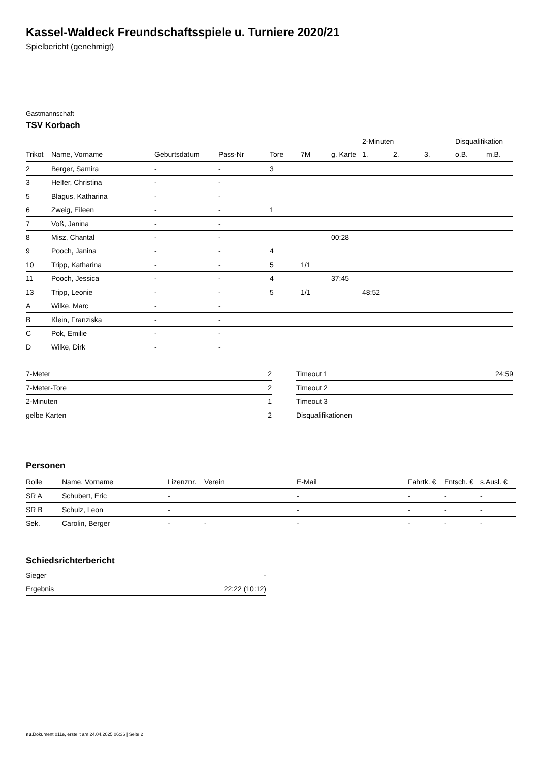Kassel-Waldeck Freundschaftsspiele u. Turniere 2020/21
Spielbericht (genehmigt)
Gastmannschaft
TSV Korbach
| | | | | | | | 2-Minuten | | | Disqualifikation | |
| --- | --- | --- | --- | --- | --- | --- | --- | --- | --- | --- | --- |
| Trikot | Name, Vorname | Geburtsdatum | Pass-Nr | Tore | 7M | g. Karte | 1. | 2. | 3. | o.B. | m.B. |
| 2 | Berger, Samira | - | - | 3 | | | | | | | |
| 3 | Helfer, Christina | - | - | | | | | | | | |
| 5 | Blagus, Katharina | - | - | | | | | | | | |
| 6 | Zweig, Eileen | - | - | 1 | | | | | | | |
| 7 | Voß, Janina | - | - | | | | | | | | |
| 8 | Misz, Chantal | - | - | | | 00:28 | | | | | |
| 9 | Pooch, Janina | - | - | 4 | | | | | | | |
| 10 | Tripp, Katharina | - | - | 5 | 1/1 | | | | | | |
| 11 | Pooch, Jessica | - | - | 4 | | 37:45 | | | | | |
| 13 | Tripp, Leonie | - | - | 5 | 1/1 | | 48:52 | | | | |
| A | Wilke, Marc | - | - | | | | | | | | |
| B | Klein, Franziska | - | - | | | | | | | | |
| C | Pok, Emilie | - | - | | | | | | | | |
| D | Wilke, Dirk | - | - | | | | | | | | |
| 7-Meter | 2 |
| 7-Meter-Tore | 2 |
| 2-Minuten | 1 |
| gelbe Karten | 2 |
| Timeout 1 | 24:59 |
| Timeout 2 | |
| Timeout 3 | |
| Disqualifikationen | |
Personen
| Rolle | Name, Vorname | Lizenznr. | Verein | E-Mail | Fahrtk. € | Entsch. € | s.Ausl. € |
| --- | --- | --- | --- | --- | --- | --- | --- |
| SR A | Schubert, Eric | - | | - | - | - | - |
| SR B | Schulz, Leon | - | | - | - | - | - |
| Sek. | Carolin, Berger | - | - | - | - | - | - |
Schiedsrichterbericht
| Sieger | - |
| Ergebnis | 22:22 (10:12) |
nu.Dokument 011e, erstellt am 24.04.2025 06:36 | Seite 2